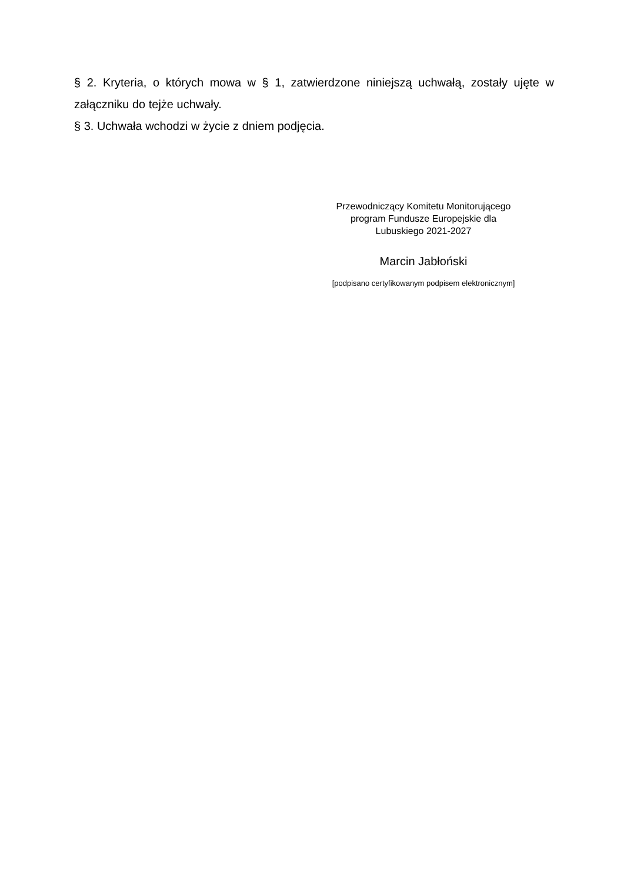§ 2. Kryteria, o których mowa w § 1, zatwierdzone niniejszą uchwałą, zostały ujęte w załączniku do tejże uchwały.
§ 3. Uchwała wchodzi w życie z dniem podjęcia.
Przewodniczący Komitetu Monitorującego
program Fundusze Europejskie dla
Lubuskiego 2021-2027
Marcin Jabłoński
[podpisano certyfikowanym podpisem elektronicznym]